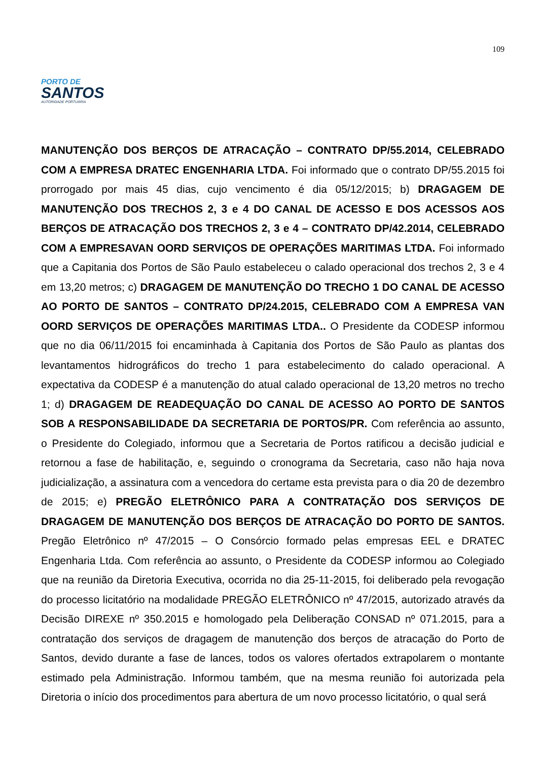109
PORTO DE
SANTOS
AUTORIDADE PORTUÁRIA
MANUTENÇÃO DOS BERÇOS DE ATRACAÇÃO – CONTRATO DP/55.2014, CELEBRADO COM A EMPRESA DRATEC ENGENHARIA LTDA. Foi informado que o contrato DP/55.2015 foi prorrogado por mais 45 dias, cujo vencimento é dia 05/12/2015; b) DRAGAGEM DE MANUTENÇÃO DOS TRECHOS 2, 3 e 4 DO CANAL DE ACESSO E DOS ACESSOS AOS BERÇOS DE ATRACAÇÃO DOS TRECHOS 2, 3 e 4 – CONTRATO DP/42.2014, CELEBRADO COM A EMPRESAVAN OORD SERVIÇOS DE OPERAÇÕES MARITIMAS LTDA. Foi informado que a Capitania dos Portos de São Paulo estabeleceu o calado operacional dos trechos 2, 3 e 4 em 13,20 metros; c) DRAGAGEM DE MANUTENÇÃO DO TRECHO 1 DO CANAL DE ACESSO AO PORTO DE SANTOS – CONTRATO DP/24.2015, CELEBRADO COM A EMPRESA VAN OORD SERVIÇOS DE OPERAÇÕES MARITIMAS LTDA.. O Presidente da CODESP informou que no dia 06/11/2015 foi encaminhada à Capitania dos Portos de São Paulo as plantas dos levantamentos hidrográficos do trecho 1 para estabelecimento do calado operacional. A expectativa da CODESP é a manutenção do atual calado operacional de 13,20 metros no trecho 1; d) DRAGAGEM DE READEQUAÇÃO DO CANAL DE ACESSO AO PORTO DE SANTOS SOB A RESPONSABILIDADE DA SECRETARIA DE PORTOS/PR. Com referência ao assunto, o Presidente do Colegiado, informou que a Secretaria de Portos ratificou a decisão judicial e retornou a fase de habilitação, e, seguindo o cronograma da Secretaria, caso não haja nova judicialização, a assinatura com a vencedora do certame esta prevista para o dia 20 de dezembro de 2015; e) PREGÃO ELETRÔNICO PARA A CONTRATAÇÃO DOS SERVIÇOS DE DRAGAGEM DE MANUTENÇÃO DOS BERÇOS DE ATRACAÇÃO DO PORTO DE SANTOS. Pregão Eletrônico nº 47/2015 – O Consórcio formado pelas empresas EEL e DRATEC Engenharia Ltda. Com referência ao assunto, o Presidente da CODESP informou ao Colegiado que na reunião da Diretoria Executiva, ocorrida no dia 25-11-2015, foi deliberado pela revogação do processo licitatório na modalidade PREGÃO ELETRÔNICO nº 47/2015, autorizado através da Decisão DIREXE nº 350.2015 e homologado pela Deliberação CONSAD nº 071.2015, para a contratação dos serviços de dragagem de manutenção dos berços de atracação do Porto de Santos, devido durante a fase de lances, todos os valores ofertados extrapolarem o montante estimado pela Administração. Informou também, que na mesma reunião foi autorizada pela Diretoria o início dos procedimentos para abertura de um novo processo licitatório, o qual será